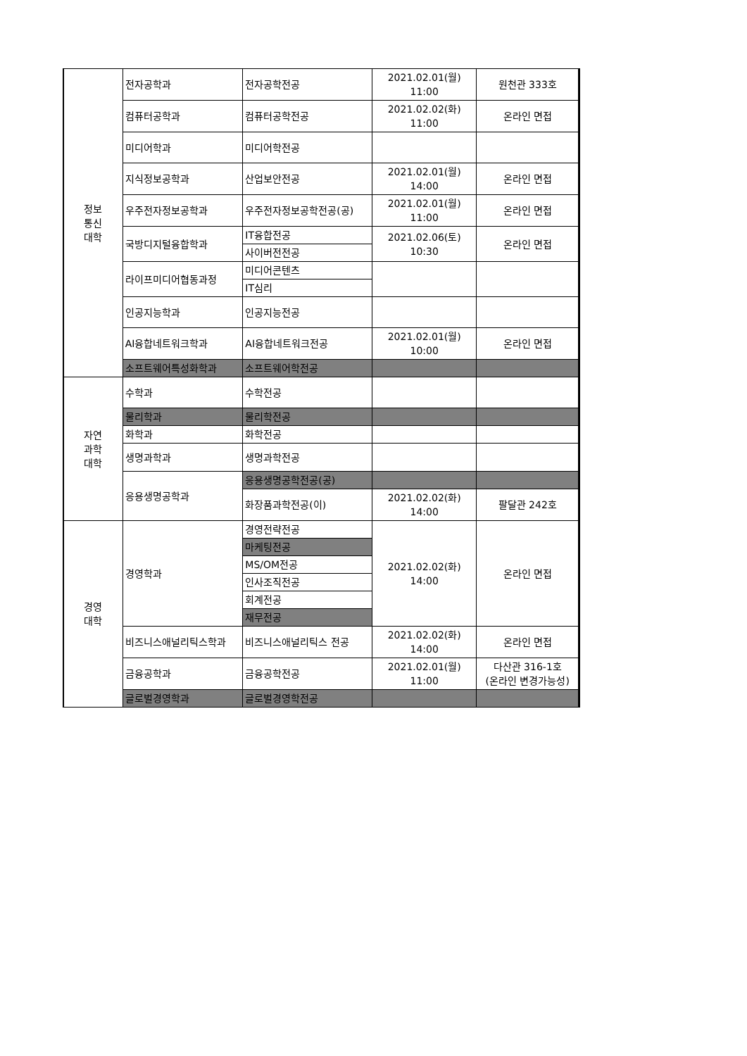| 정보 통신 대학 | 전자공학과 | 전자공학전공 | 2021.02.01(월) 11:00 | 원천관 333호 |
| | 컴퓨터공학과 | 컴퓨터공학전공 | 2021.02.02(화) 11:00 | 온라인 면접 |
| | 미디어학과 | 미디어학전공 | | |
| | 지식정보공학과 | 산업보안전공 | 2021.02.01(월) 14:00 | 온라인 면접 |
| | 우주전자정보공학과 | 우주전자정보공학전공(공) | 2021.02.01(월) 11:00 | 온라인 면접 |
| | 국방디지털융합학과 | IT융합전공 | 2021.02.06(토) 10:30 | 온라인 면접 |
| | | 사이버전전공 | | |
| | 라이프미디어협동과정 | 미디어콘텐츠 | | |
| | | IT심리 | | |
| | 인공지능학과 | 인공지능전공 | | |
| | AI융합네트워크학과 | AI융합네트워크전공 | 2021.02.01(월) 10:00 | 온라인 면접 |
| | 소프트웨어특성화학과 | 소프트웨어학전공 | | |
| 자연 과학 대학 | 수학과 | 수학전공 | | |
| | 물리학과 | 물리학전공 | | |
| | 화학과 | 화학전공 | | |
| | 생명과학과 | 생명과학전공 | | |
| | 응용생명공학과 | 응용생명공학전공(공) | | |
| | | 화장품과학전공(이) | 2021.02.02(화) 14:00 | 팔달관 242호 |
| 경영 대학 | 경영학과 | 경영전략전공 | 2021.02.02(화) 14:00 | 온라인 면접 |
| | | 마케팅전공 | | |
| | | MS/OM전공 | | |
| | | 인사조직전공 | | |
| | | 회계전공 | | |
| | | 재무전공 | | |
| | 비즈니스애널리틱스학과 | 비즈니스애널리틱스 전공 | 2021.02.02(화) 14:00 | 온라인 면접 |
| | 금융공학과 | 금융공학전공 | 2021.02.01(월) 11:00 | 다산관 316-1호 (온라인 변경가능성) |
| | 글로벌경영학과 | 글로벌경영학전공 | | |